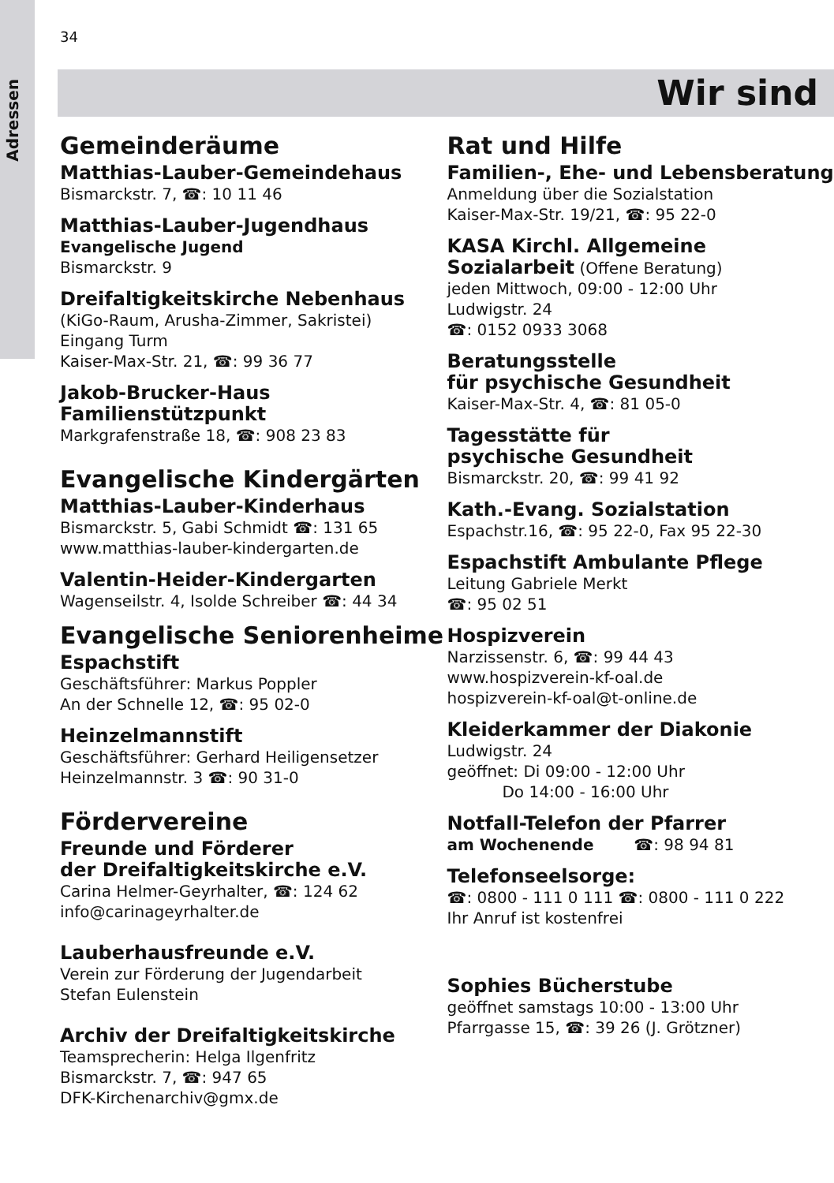Adressen
34
Wir sind
Gemeinderäume
Matthias-Lauber-Gemeindehaus
Bismarckstr. 7, ☎: 10 11 46
Matthias-Lauber-Jugendhaus
Evangelische Jugend
Bismarckstr. 9
Dreifaltigkeitskirche Nebenhaus
(KiGo-Raum, Arusha-Zimmer, Sakristei)
Eingang Turm
Kaiser-Max-Str. 21, ☎: 99 36 77
Jakob-Brucker-Haus
Familienstützpunkt
Markgrafenstraße 18, ☎: 908 23 83
Evangelische Kindergärten
Matthias-Lauber-Kinderhaus
Bismarckstr. 5, Gabi Schmidt ☎: 131 65
www.matthias-lauber-kindergarten.de
Valentin-Heider-Kindergarten
Wagenseilstr. 4, Isolde Schreiber ☎: 44 34
Evangelische Seniorenheime
Espachstift
Geschäftsführer: Markus Poppler
An der Schnelle 12, ☎: 95 02-0
Heinzelmannstift
Geschäftsführer: Gerhard Heiligensetzer
Heinzelmannstr. 3 ☎: 90 31-0
Fördervereine
Freunde und Förderer
der Dreifaltigkeitskirche e.V.
Carina Helmer-Geyrhalter, ☎: 124 62
info@carinageyrhalter.de
Lauberhausfreunde e.V.
Verein zur Förderung der Jugendarbeit
Stefan Eulenstein
Archiv der Dreifaltigkeitskirche
Teamsprecherin: Helga Ilgenfritz
Bismarckstr. 7, ☎: 947 65
DFK-Kirchenarchiv@gmx.de
Rat und Hilfe
Familien-, Ehe- und Lebensberatung
Anmeldung über die Sozialstation
Kaiser-Max-Str. 19/21, ☎: 95 22-0
KASA Kirchl. Allgemeine
Sozialarbeit (Offene Beratung)
jeden Mittwoch, 09:00 - 12:00 Uhr
Ludwigstr. 24
☎: 0152 0933 3068
Beratungsstelle
für psychische Gesundheit
Kaiser-Max-Str. 4, ☎: 81 05-0
Tagesstätte für
psychische Gesundheit
Bismarckstr. 20, ☎: 99 41 92
Kath.-Evang. Sozialstation
Espachstr.16, ☎: 95 22-0, Fax 95 22-30
Espachstift Ambulante Pflege
Leitung Gabriele Merkt
☎: 95 02 51
Hospizverein
Narzissenstr. 6, ☎: 99 44 43
www.hospizverein-kf-oal.de
hospizverein-kf-oal@t-online.de
Kleiderkammer der Diakonie
Ludwigstr. 24
geöffnet: Di 09:00 - 12:00 Uhr
Do 14:00 - 16:00 Uhr
Notfall-Telefon der Pfarrer
am Wochenende ☎: 98 94 81
Telefonseelsorge:
☎: 0800 - 111 0 111 ☎: 0800 - 111 0 222
Ihr Anruf ist kostenfrei
Sophies Bücherstube
geöffnet samstags 10:00 - 13:00 Uhr
Pfarrgasse 15, ☎: 39 26 (J. Grötzner)